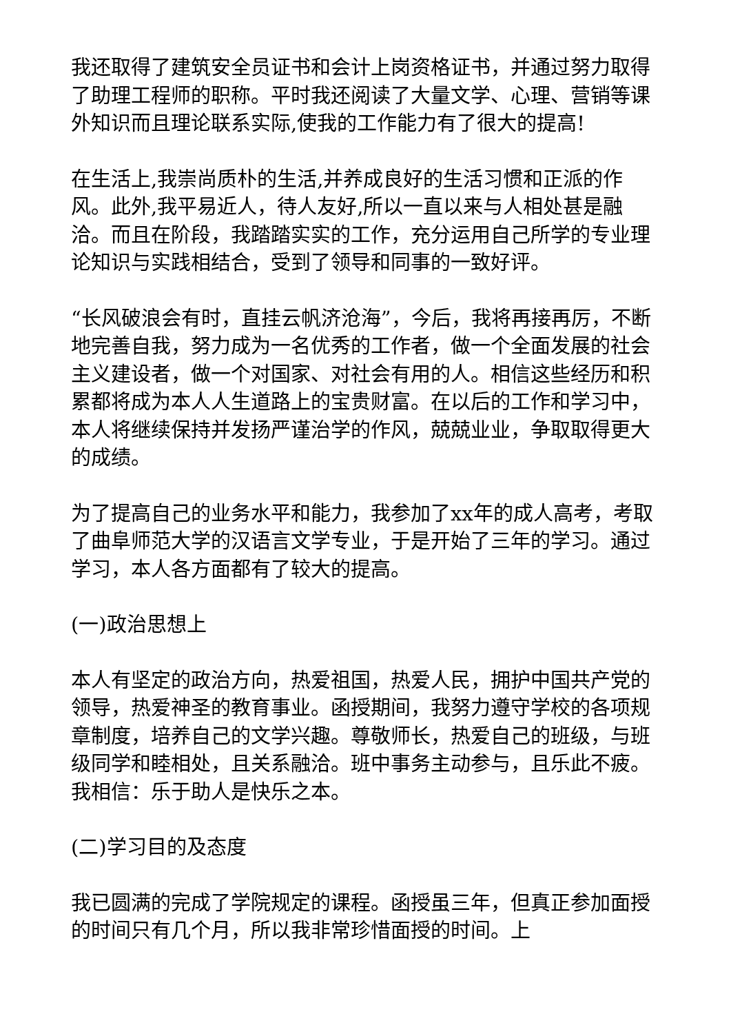我还取得了建筑安全员证书和会计上岗资格证书，并通过努力取得了助理工程师的职称。平时我还阅读了大量文学、心理、营销等课外知识而且理论联系实际,使我的工作能力有了很大的提高!
在生活上,我崇尚质朴的生活,并养成良好的生活习惯和正派的作风。此外,我平易近人，待人友好,所以一直以来与人相处甚是融洽。而且在阶段，我踏踏实实的工作，充分运用自己所学的专业理论知识与实践相结合，受到了领导和同事的一致好评。
“长风破浪会有时，直挂云帆济沧海”，今后，我将再接再厉，不断地完善自我，努力成为一名优秀的工作者，做一个全面发展的社会主义建设者，做一个对国家、对社会有用的人。相信这些经历和积累都将成为本人人生道路上的宝贵财富。在以后的工作和学习中，本人将继续保持并发扬严谨治学的作风，兢兢业业，争取取得更大的成绩。
为了提高自己的业务水平和能力，我参加了xx年的成人高考，考取了曲阜师范大学的汉语言文学专业，于是开始了三年的学习。通过学习，本人各方面都有了较大的提高。
(一)政治思想上
本人有坚定的政治方向，热爱祖国，热爱人民，拥护中国共产党的领导，热爱神圣的教育事业。函授期间，我努力遵守学校的各项规章制度，培养自己的文学兴趣。尊敬师长，热爱自己的班级，与班级同学和睦相处，且关系融洽。班中事务主动参与，且乐此不疲。我相信：乐于助人是快乐之本。
(二)学习目的及态度
我已圆满的完成了学院规定的课程。函授虽三年，但真正参加面授的时间只有几个月，所以我非常珍惜面授的时间。上